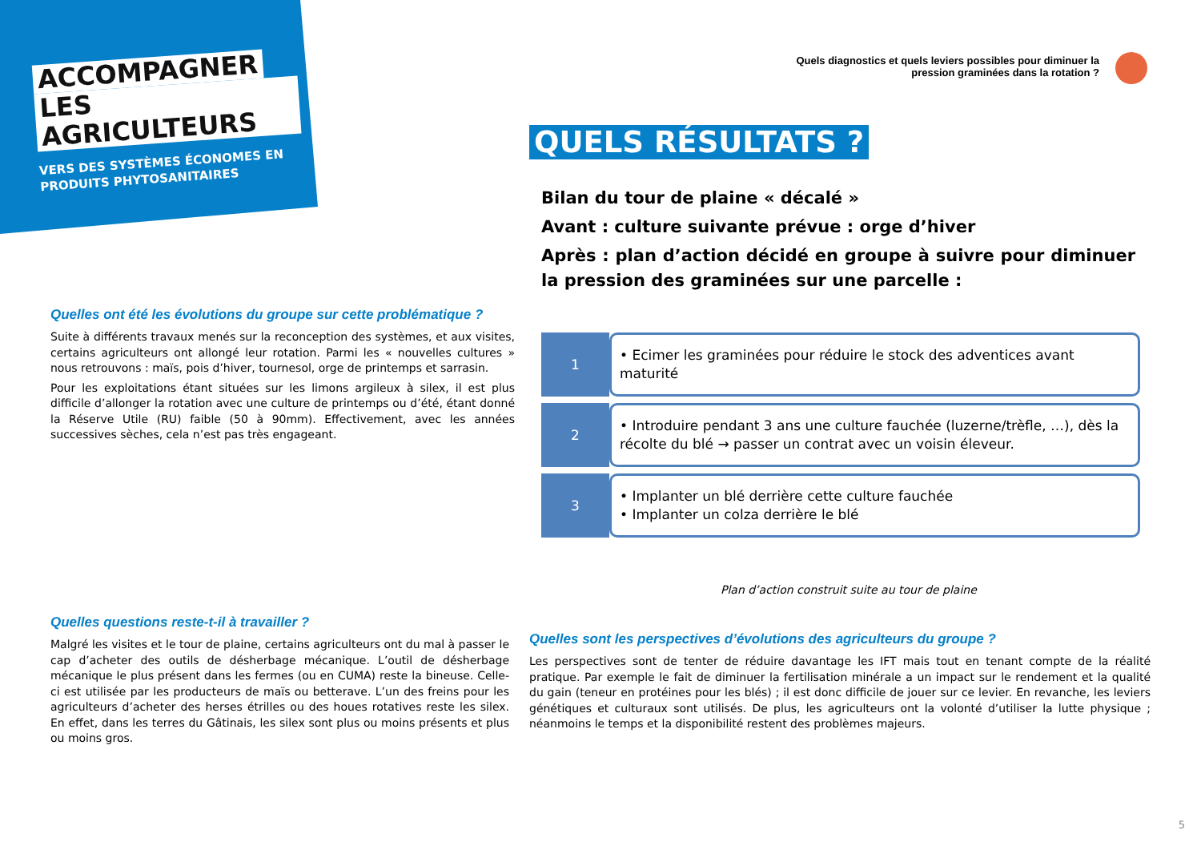ACCOMPAGNER
LES AGRICULTEURS
VERS DES SYSTÈMES ÉCONOMES EN PRODUITS PHYTOSANITAIRES
Quels diagnostics et quels leviers possibles pour diminuer la
pression graminées dans la rotation ?
QUELS RÉSULTATS ?
Bilan du tour de plaine « décalé »
Avant : culture suivante prévue : orge d’hiver
Après : plan d’action décidé en groupe à suivre pour diminuer la pression des graminées sur une parcelle :
Quelles ont été les évolutions du groupe sur cette problématique ?
Suite à différents travaux menés sur la reconception des systèmes, et aux visites, certains agriculteurs ont allongé leur rotation. Parmi les « nouvelles cultures » nous retrouvons : maïs, pois d’hiver, tournesol, orge de printemps et sarrasin.
Pour les exploitations étant situées sur les limons argileux à silex, il est plus difficile d’allonger la rotation avec une culture de printemps ou d’été, étant donné la Réserve Utile (RU) faible (50 à 90mm). Effectivement, avec les années successives sèches, cela n’est pas très engageant.
1
• Ecimer les graminées pour réduire le stock des adventices avant maturité
2
• Introduire pendant 3 ans une culture fauchée (luzerne/trèfle, …), dès la récolte du blé → passer un contrat avec un voisin éleveur.
3
• Implanter un blé derrière cette culture fauchée
• Implanter un colza derrière le blé
Plan d’action construit suite au tour de plaine
Quelles questions reste-t-il à travailler ?
Malgré les visites et le tour de plaine, certains agriculteurs ont du mal à passer le cap d’acheter des outils de désherbage mécanique. L’outil de désherbage mécanique le plus présent dans les fermes (ou en CUMA) reste la bineuse. Celle-ci est utilisée par les producteurs de maïs ou betterave. L’un des freins pour les agriculteurs d’acheter des herses étrilles ou des houes rotatives reste les silex. En effet, dans les terres du Gâtinais, les silex sont plus ou moins présents et plus ou moins gros.
Quelles sont les perspectives d’évolutions des agriculteurs du groupe ?
Les perspectives sont de tenter de réduire davantage les IFT mais tout en tenant compte de la réalité pratique. Par exemple le fait de diminuer la fertilisation minérale a un impact sur le rendement et la qualité du gain (teneur en protéines pour les blés) ; il est donc difficile de jouer sur ce levier. En revanche, les leviers génétiques et culturaux sont utilisés. De plus, les agriculteurs ont la volonté d’utiliser la lutte physique ; néanmoins le temps et la disponibilité restent des problèmes majeurs.
5